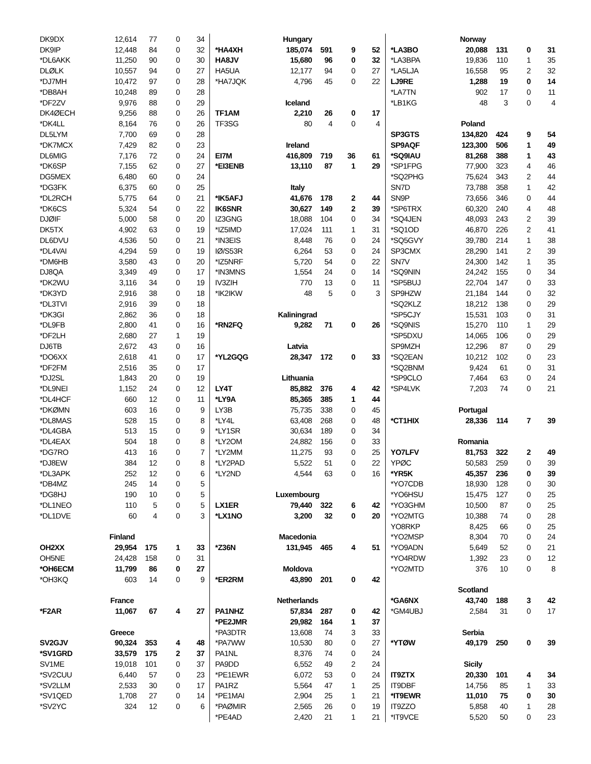| DK9DX | 12,614 | 77 | 0 | 34 |
| DK9IP | 12,448 | 84 | 0 | 32 |
| *DL6AKK | 11,250 | 90 | 0 | 30 |
| DLØLK | 10,557 | 94 | 0 | 27 |
| *DJ7MH | 10,472 | 97 | 0 | 28 |
| *DB8AH | 10,248 | 89 | 0 | 28 |
| *DF2ZV | 9,976 | 88 | 0 | 29 |
| DK4ØECH | 9,256 | 88 | 0 | 26 |
| *DK4LL | 8,164 | 76 | 0 | 26 |
| DL5LYM | 7,700 | 69 | 0 | 28 |
| *DK7MCX | 7,429 | 82 | 0 | 23 |
| DL6MIG | 7,176 | 72 | 0 | 24 |
| *DK6SP | 7,155 | 62 | 0 | 27 |
| DG5MEX | 6,480 | 60 | 0 | 24 |
| *DG3FK | 6,375 | 60 | 0 | 25 |
| *DL2RCH | 5,775 | 64 | 0 | 21 |
| *DK6CS | 5,324 | 54 | 0 | 22 |
| DJØIF | 5,000 | 58 | 0 | 20 |
| DK5TX | 4,902 | 63 | 0 | 19 |
| DL6DVU | 4,536 | 50 | 0 | 21 |
| *DL4VAI | 4,294 | 59 | 0 | 19 |
| *DM6HB | 3,580 | 43 | 0 | 20 |
| DJ8QA | 3,349 | 49 | 0 | 17 |
| *DK2WU | 3,116 | 34 | 0 | 19 |
| *DK3YD | 2,916 | 38 | 0 | 18 |
| *DL3TVI | 2,916 | 39 | 0 | 18 |
| *DK3GI | 2,862 | 36 | 0 | 18 |
| *DL9FB | 2,800 | 41 | 0 | 16 |
| *DF2LH | 2,680 | 27 | 1 | 19 |
| DJ6TB | 2,672 | 43 | 0 | 16 |
| *DO6XX | 2,618 | 41 | 0 | 17 |
| *DF2FM | 2,516 | 35 | 0 | 17 |
| *DJ2SL | 1,843 | 20 | 0 | 19 |
| *DL9NEI | 1,152 | 24 | 0 | 12 |
| *DL4HCF | 660 | 12 | 0 | 11 |
| *DKØMN | 603 | 16 | 0 | 9 |
| *DL8MAS | 528 | 15 | 0 | 8 |
| *DL4GBA | 513 | 15 | 0 | 9 |
| *DL4EAX | 504 | 18 | 0 | 8 |
| *DG7RO | 413 | 16 | 0 | 7 |
| *DJ8EW | 384 | 12 | 0 | 8 |
| *DL3APK | 252 | 12 | 0 | 6 |
| *DB4MZ | 245 | 14 | 0 | 5 |
| *DG8HJ | 190 | 10 | 0 | 5 |
| *DL1NEO | 110 | 5 | 0 | 5 |
| *DL1DVE | 60 | 4 | 0 | 3 |
| Finland | | | | |
| OH2XX | 29,954 | 175 | 1 | 33 |
| OH5NE | 24,428 | 158 | 0 | 31 |
| *OH6ECM | 11,799 | 86 | 0 | 27 |
| *OH3KQ | 603 | 14 | 0 | 9 |
| France | | | | |
| *F2AR | 11,067 | 67 | 4 | 27 |
| Greece | | | | |
| SV2GJV | 90,324 | 353 | 4 | 48 |
| *SV1GRD | 33,579 | 175 | 2 | 37 |
| SV1ME | 19,018 | 101 | 0 | 37 |
| *SV2CUU | 6,440 | 57 | 0 | 23 |
| *SV2LLM | 2,533 | 30 | 0 | 17 |
| *SV1QED | 1,708 | 27 | 0 | 14 |
| *SV2YC | 324 | 12 | 0 | 6 |
| Hungary | | | | |
| *HA4XH | 185,074 | 591 | 9 | 52 |
| HA8JV | 15,680 | 96 | 0 | 32 |
| HA5UA | 12,177 | 94 | 0 | 27 |
| *HA7JQK | 4,796 | 45 | 0 | 22 |
| Iceland | | | | |
| TF1AM | 2,210 | 26 | 0 | 17 |
| TF3SG | 80 | 4 | 0 | 4 |
| Ireland | | | | |
| EI7M | 416,809 | 719 | 36 | 61 |
| *EI3ENB | 13,110 | 87 | 1 | 29 |
| Italy | | | | |
| *IK5AFJ | 41,676 | 178 | 2 | 44 |
| IK6SNR | 30,627 | 149 | 2 | 39 |
| IZ3GNG | 18,088 | 104 | 0 | 34 |
| *IZ5IMD | 17,024 | 111 | 1 | 31 |
| *IN3EIS | 8,448 | 76 | 0 | 24 |
| IØ/S53R | 6,264 | 53 | 0 | 24 |
| *IZ5NRF | 5,720 | 54 | 0 | 22 |
| *IN3MNS | 1,554 | 24 | 0 | 14 |
| IV3ZIH | 770 | 13 | 0 | 11 |
| *IK2IKW | 48 | 5 | 0 | 3 |
| Kaliningrad | | | | |
| *RN2FQ | 9,282 | 71 | 0 | 26 |
| Latvia | | | | |
| *YL2GQG | 28,347 | 172 | 0 | 33 |
| Lithuania | | | | |
| LY4T | 85,882 | 376 | 4 | 42 |
| *LY9A | 85,365 | 385 | 1 | 44 |
| LY3B | 75,735 | 338 | 0 | 45 |
| *LY4L | 63,408 | 268 | 0 | 48 |
| *LY1SR | 30,634 | 189 | 0 | 34 |
| *LY2OM | 24,882 | 156 | 0 | 33 |
| *LY2MM | 11,275 | 93 | 0 | 25 |
| *LY2PAD | 5,522 | 51 | 0 | 22 |
| *LY2ND | 4,544 | 63 | 0 | 16 |
| Luxembourg | | | | |
| LX1ER | 79,440 | 322 | 6 | 42 |
| *LX1NO | 3,200 | 32 | 0 | 20 |
| Macedonia | | | | |
| *Z36N | 131,945 | 465 | 4 | 51 |
| Moldova | | | | |
| *ER2RM | 43,890 | 201 | 0 | 42 |
| Netherlands | | | | |
| PA1NHZ | 57,834 | 287 | 0 | 42 |
| *PE2JMR | 29,982 | 164 | 1 | 37 |
| *PA3DTR | 13,608 | 74 | 3 | 33 |
| *PA7WW | 10,530 | 80 | 0 | 27 |
| PA1NL | 8,376 | 74 | 0 | 24 |
| PA9DD | 6,552 | 49 | 2 | 24 |
| *PE1EWR | 6,072 | 53 | 0 | 24 |
| PA1RZ | 5,564 | 47 | 1 | 25 |
| *PE1MAI | 2,904 | 25 | 1 | 21 |
| *PAØMIR | 2,565 | 26 | 0 | 19 |
| *PE4AD | 2,420 | 21 | 1 | 21 |
| Norway | | | | |
| *LA3BO | 20,088 | 131 | 0 | 31 |
| *LA3BPA | 19,836 | 110 | 1 | 35 |
| *LA5LJA | 16,558 | 95 | 2 | 32 |
| LJ9RE | 1,288 | 19 | 0 | 14 |
| *LA7TN | 902 | 17 | 0 | 11 |
| *LB1KG | 48 | 3 | 0 | 4 |
| Poland | | | | |
| SP3GTS | 134,820 | 424 | 9 | 54 |
| SP9AQF | 123,300 | 506 | 1 | 49 |
| *SQ9IAU | 81,268 | 388 | 1 | 43 |
| *SP1FPG | 77,900 | 323 | 4 | 46 |
| *SQ2PHG | 75,624 | 343 | 2 | 44 |
| SN7D | 73,788 | 358 | 1 | 42 |
| SN9P | 73,656 | 346 | 0 | 44 |
| *SP6TRX | 60,320 | 240 | 4 | 48 |
| *SQ4JEN | 48,093 | 243 | 2 | 39 |
| *SQ1OD | 46,870 | 226 | 2 | 41 |
| *SQ5GVY | 39,780 | 214 | 1 | 38 |
| SP3CMX | 28,290 | 141 | 2 | 39 |
| SN7V | 24,300 | 142 | 1 | 35 |
| *SQ9NIN | 24,242 | 155 | 0 | 34 |
| *SP5BUJ | 22,704 | 147 | 0 | 33 |
| SP9HZW | 21,184 | 144 | 0 | 32 |
| *SQ2KLZ | 18,212 | 138 | 0 | 29 |
| *SP5CJY | 15,531 | 103 | 0 | 31 |
| *SQ9NIS | 15,270 | 110 | 1 | 29 |
| *SP5DXU | 14,065 | 106 | 0 | 29 |
| SP9MZH | 12,296 | 87 | 0 | 29 |
| *SQ2EAN | 10,212 | 102 | 0 | 23 |
| *SQ2BNM | 9,424 | 61 | 0 | 31 |
| *SP9CLO | 7,464 | 63 | 0 | 24 |
| *SP4LVK | 7,203 | 74 | 0 | 21 |
| Portugal | | | | |
| *CT1HIX | 28,336 | 114 | 7 | 39 |
| Romania | | | | |
| YO7LFV | 81,753 | 322 | 2 | 49 |
| YPØC | 50,583 | 259 | 0 | 39 |
| *YR5K | 45,357 | 236 | 0 | 39 |
| *YO7CDB | 18,930 | 128 | 0 | 30 |
| *YO6HSU | 15,475 | 127 | 0 | 25 |
| *YO3GHM | 10,500 | 87 | 0 | 25 |
| *YO2MTG | 10,388 | 74 | 0 | 28 |
| YO8RKP | 8,425 | 66 | 0 | 25 |
| *YO2MSP | 8,304 | 70 | 0 | 24 |
| *YO9ADN | 5,649 | 52 | 0 | 21 |
| *YO4RDW | 1,392 | 23 | 0 | 12 |
| *YO2MTD | 376 | 10 | 0 | 8 |
| Scotland | | | | |
| *GA6NX | 43,740 | 188 | 3 | 42 |
| *GM4UBJ | 2,584 | 31 | 0 | 17 |
| Serbia | | | | |
| *YTØW | 49,179 | 250 | 0 | 39 |
| Sicily | | | | |
| IT9ZTX | 20,330 | 101 | 4 | 34 |
| IT9DBF | 14,756 | 85 | 1 | 33 |
| *IT9EWR | 11,010 | 75 | 0 | 30 |
| IT9ZZO | 5,858 | 40 | 1 | 28 |
| *IT9VCE | 5,520 | 50 | 0 | 23 |